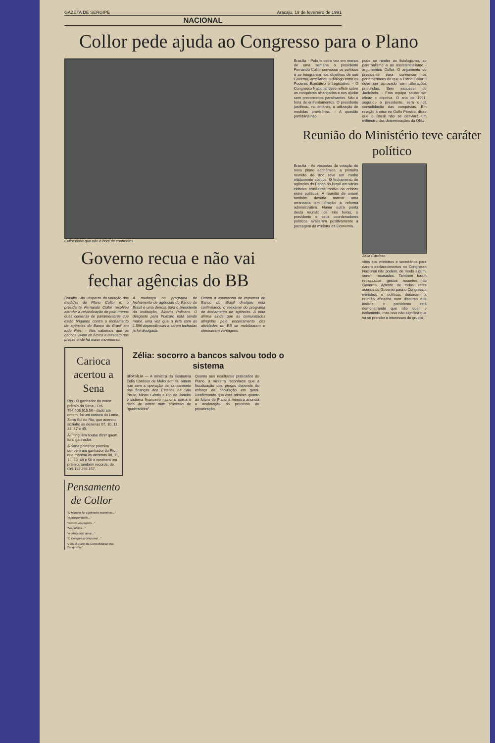GAZETA DE SERGIPE Aracaju, 19 de fevereiro de 1991
NACIONAL
Collor pede ajuda ao Congresso para o Plano
Collor disse que não é hora de confrontos.
Governo recua e não vai fechar agências do BB
Brasília - As vésperas da votação das medidas do Plano Collor II, o presidente Fernando Collor resolveu atender a reivindicação de pelo menos duas centenas de parlamentares que estão brigando contra o fechamento de agências do Banco do Brasil em todo País. - Nós sabemos que os bancos vivem de lucros e crescem nas praças onde há maior movimento.
A mudança no programa de fechamento de agências do Banco do Brasil é uma derrota para o presidente da instituição, Alberto Policaro. O desgaste para Policaro está sendo maior, uma vez que a lista com as 1.596 dependências a serem fechadas já foi divulgada.
Ontem a assessoria de imprensa do Banco do Brasil divulgou nota confirmando o reexame do programa de fechamento de agências. A nota afirma ainda que as comunidades atingidas pelo encerramento das atividades do BB se mobilizaram e ofereceram vantagens.
Carioca acertou a Sena
Rio - O ganhador do maior prêmio da Sena - Cr$ 794.406.515,56 - dado até ontem, foi um carioca do Leme, Zona Sul do Rio, que acertou sozinho as dezenas 07, 10, 11, 32, 47 e 49.
Ali ninguém soube dizer quem foi o ganhador.
A Sena posterior premiou também um ganhador do Rio, que marcou as dezenas 08, 11, 12, 33, 48 e 50 e receberá um prêmio, também recorde, de Cr$ 112.296.157.
Zélia: socorro a bancos salvou todo o sistema
BRASÍLIA — A ministra da Economia Zélia Cardoso de Mello admitiu ontem que sem a operação de saneamento das finanças dos Estados de São Paulo, Minas Gerais e Rio de Janeiro o sistema financeiro nacional corria o risco de entrar num processo de "quebradeira".
Quanto aos resultados praticados do Plano, a ministra reconhece que a fiscalização dos preços depende do esforço da população em geral. Reafirmando que está otimista quanto ao futuro do Plano a ministra anuncia a aceleração do processo de privatização.
Brasília - Pela terceira vez em menos de uma semana o presidente Fernando Collor convocou os políticos a se integrarem nos objetivos de seu Governo, ampliando o diálogo entre os Poderes Executivo e Legislativo. - O Congresso Nacional deve refletir sobre as conquistas alcançadas e nos ajudar sem preconceitos paralisantes. Não é hora de enfrentamentos. O presidente justificou, no entanto, a utilização de medidas provisórias. - A questão partidária não
pode se render ao fisiologismo, ao paternalismo e ao assistencialismo - argumentou Collor. O argumento do presidente para convencer os parlamentares de que o Plano Collor II deve ser aprovado sem alterações profundas. Sem esquecer do Judiciário. - Esta equipe soube ser eficaz e objetiva. O ano de 1991, segundo o presidente, será o da consolidação das conquistas. Em relação à crise no Golfo Pérsico, disse que o Brasil não se desviará um milímetro das determinações da ONU.
Reunião do Ministério teve caráter político
Brasília - Às vésperas da votação do novo plano econômico, a primeira reunião do ano teve um cunho nitidamente político. O fechamento de agências do Banco do Brasil em várias cidades brasileiras motivo de críticas entre políticos. A reunião de ontem também deveria marcar uma arrancada em direção à reforma administrativa. Numa outra ponta desta reunião de três horas, o presidente e seus coordenadores políticos avaliaram positivamente a passagem da ministra da Economia.
Zélia Cardoso
vites aos ministros e secretários para darem esclarecimentos no Congresso Nacional não podem, de modo algum, serem recusados. Também foram repassados gestos recentes do Governo. Apesar de todos estes acenos do Governo para o Congresso, ministros e políticos deixaram a reunião afinados num discurso que insistia: o presidente está demonstrando que não quer o isolamento, mas isso não significa que vá se prender a interesses de grupos.
Pensamento de Collor
"O homem foi o primeiro momento..."
"A prosperidade..."
"Temos um projeto..."
"Na política..."
"A crítica não deve..."
"O Congresso Nacional..."
"1991 é o ano da Consolidação das Conquistas"